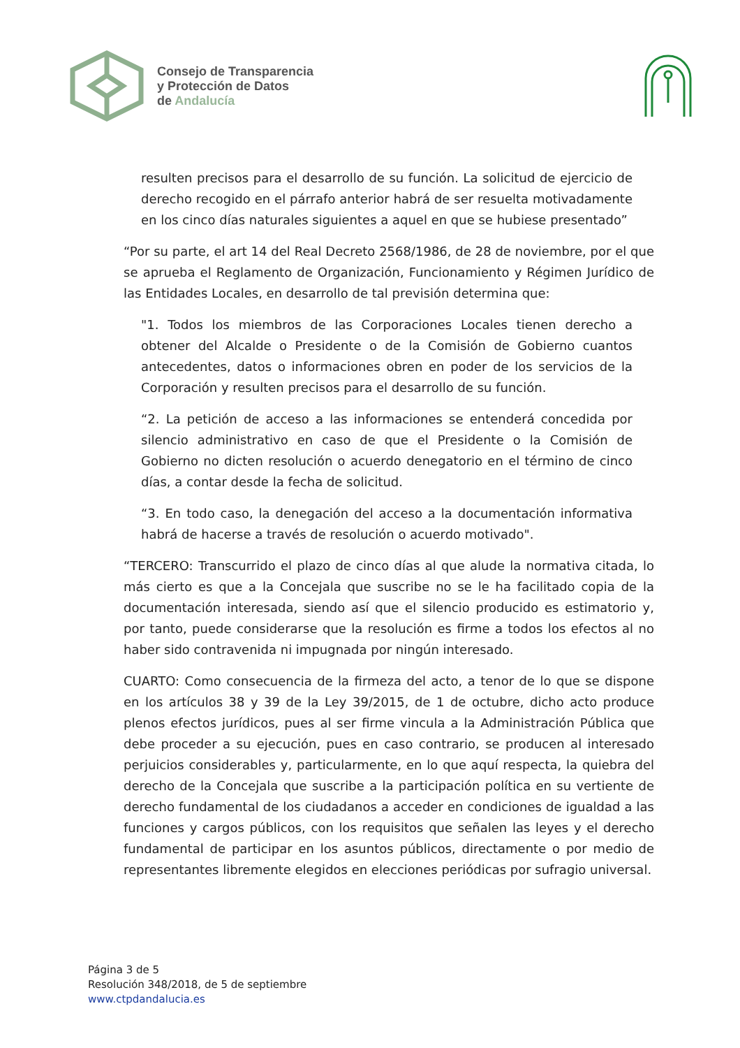Consejo de Transparencia
y Protección de Datos
de Andalucía
resulten precisos para el desarrollo de su función. La solicitud de ejercicio de derecho recogido en el párrafo anterior habrá de ser resuelta motivadamente en los cinco días naturales siguientes a aquel en que se hubiese presentado”
“Por su parte, el art 14 del Real Decreto 2568/1986, de 28 de noviembre, por el que se aprueba el Reglamento de Organización, Funcionamiento y Régimen Jurídico de las Entidades Locales, en desarrollo de tal previsión determina que:
"1. Todos los miembros de las Corporaciones Locales tienen derecho a obtener del Alcalde o Presidente o de la Comisión de Gobierno cuantos antecedentes, datos o informaciones obren en poder de los servicios de la Corporación y resulten precisos para el desarrollo de su función.
“2. La petición de acceso a las informaciones se entenderá concedida por silencio administrativo en caso de que el Presidente o la Comisión de Gobierno no dicten resolución o acuerdo denegatorio en el término de cinco días, a contar desde la fecha de solicitud.
“3. En todo caso, la denegación del acceso a la documentación informativa habrá de hacerse a través de resolución o acuerdo motivado".
“TERCERO: Transcurrido el plazo de cinco días al que alude la normativa citada, lo más cierto es que a la Concejala que suscribe no se le ha facilitado copia de la documentación interesada, siendo así que el silencio producido es estimatorio y, por tanto, puede considerarse que la resolución es firme a todos los efectos al no haber sido contravenida ni impugnada por ningún interesado.
CUARTO: Como consecuencia de la firmeza del acto, a tenor de lo que se dispone en los artículos 38 y 39 de la Ley 39/2015, de 1 de octubre, dicho acto produce plenos efectos jurídicos, pues al ser firme vincula a la Administración Pública que debe proceder a su ejecución, pues en caso contrario, se producen al interesado perjuicios considerables y, particularmente, en lo que aquí respecta, la quiebra del derecho de la Concejala que suscribe a la participación política en su vertiente de derecho fundamental de los ciudadanos a acceder en condiciones de igualdad a las funciones y cargos públicos, con los requisitos que señalen las leyes y el derecho fundamental de participar en los asuntos públicos, directamente o por medio de representantes libremente elegidos en elecciones periódicas por sufragio universal.
Página 3 de 5
Resolución 348/2018, de 5 de septiembre
www.ctpdandalucia.es